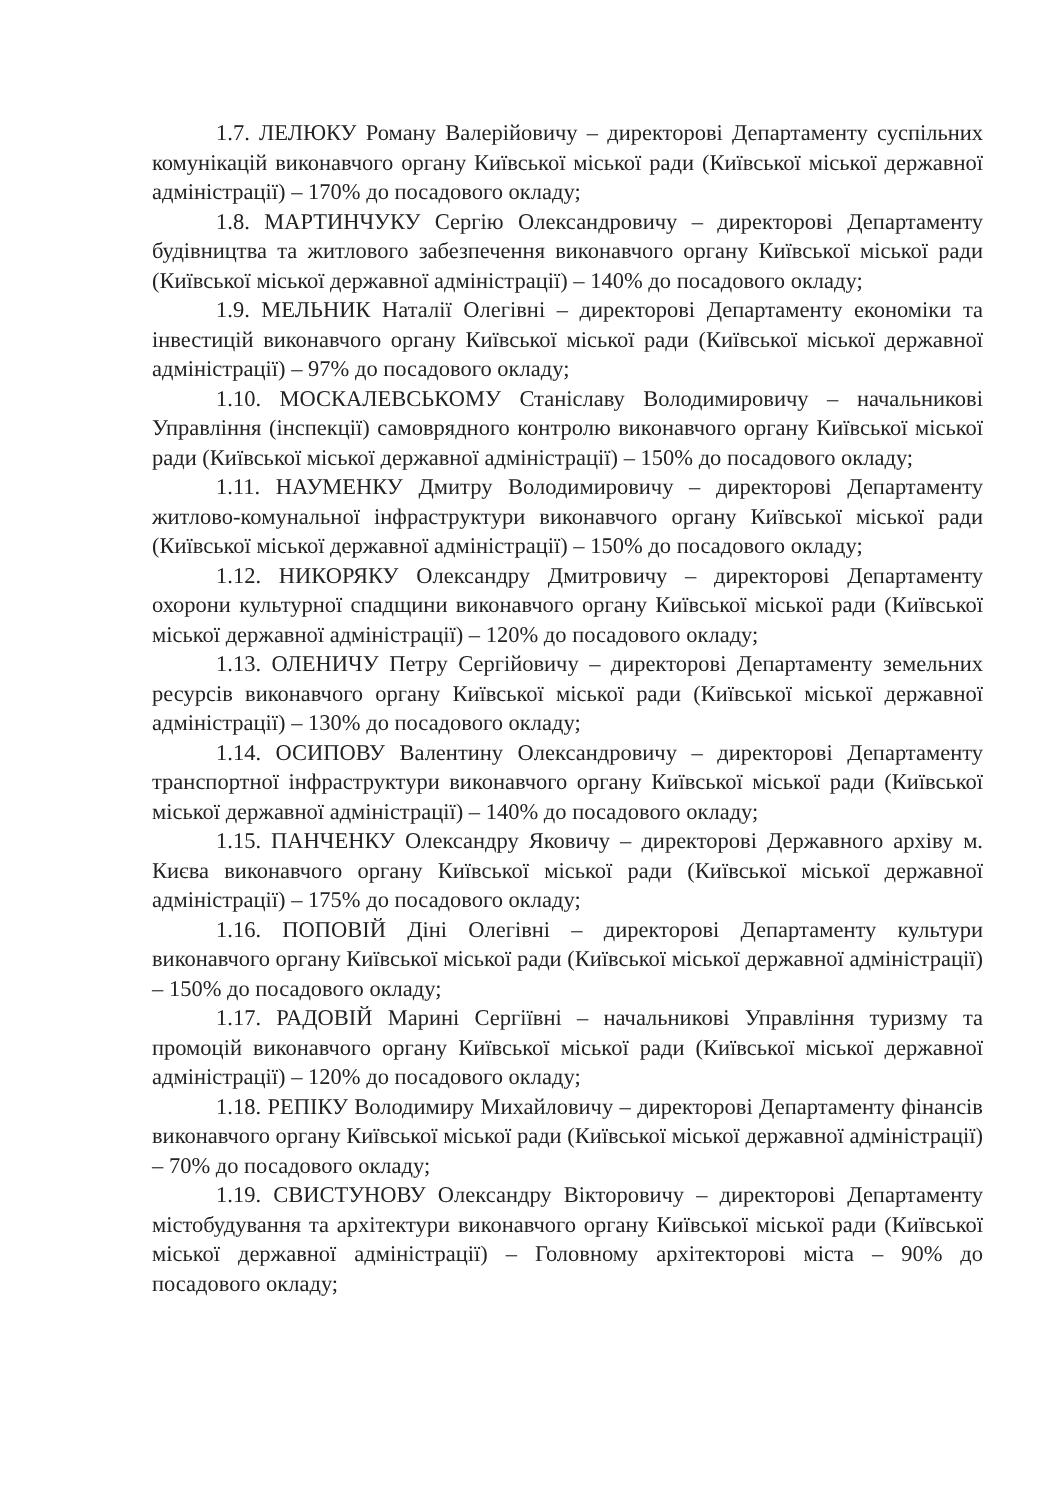1.7. ЛЕЛЮКУ Роману Валерійовичу – директорові Департаменту суспільних комунікацій виконавчого органу Київської міської ради (Київської міської державної адміністрації) – 170% до посадового окладу;
1.8. МАРТИНЧУКУ Сергію Олександровичу – директорові Департаменту будівництва та житлового забезпечення виконавчого органу Київської міської ради (Київської міської державної адміністрації) – 140% до посадового окладу;
1.9. МЕЛЬНИК Наталії Олегівні – директорові Департаменту економіки та інвестицій виконавчого органу Київської міської ради (Київської міської державної адміністрації) – 97% до посадового окладу;
1.10. МОСКАЛЕВСЬКОМУ Станіславу Володимировичу – начальникові Управління (інспекції) самоврядного контролю виконавчого органу Київської міської ради (Київської міської державної адміністрації) – 150% до посадового окладу;
1.11. НАУМЕНКУ Дмитру Володимировичу – директорові Департаменту житлово-комунальної інфраструктури виконавчого органу Київської міської ради (Київської міської державної адміністрації) – 150% до посадового окладу;
1.12. НИКОРЯКУ Олександру Дмитровичу – директорові Департаменту охорони культурної спадщини виконавчого органу Київської міської ради (Київської міської державної адміністрації) – 120% до посадового окладу;
1.13. ОЛЕНИЧУ Петру Сергійовичу – директорові Департаменту земельних ресурсів виконавчого органу Київської міської ради (Київської міської державної адміністрації) – 130% до посадового окладу;
1.14. ОСИПОВУ Валентину Олександровичу – директорові Департаменту транспортної інфраструктури виконавчого органу Київської міської ради (Київської міської державної адміністрації) – 140% до посадового окладу;
1.15. ПАНЧЕНКУ Олександру Яковичу – директорові Державного архіву м. Києва виконавчого органу Київської міської ради (Київської міської державної адміністрації) – 175% до посадового окладу;
1.16. ПОПОВІЙ Діні Олегівні – директорові Департаменту культури виконавчого органу Київської міської ради (Київської міської державної адміністрації) – 150% до посадового окладу;
1.17. РАДОВІЙ Марині Сергіївні – начальникові Управління туризму та промоцій виконавчого органу Київської міської ради (Київської міської державної адміністрації) – 120% до посадового окладу;
1.18. РЕПІКУ Володимиру Михайловичу – директорові Департаменту фінансів виконавчого органу Київської міської ради (Київської міської державної адміністрації) – 70% до посадового окладу;
1.19. СВИСТУНОВУ Олександру Вікторовичу – директорові Департаменту містобудування та архітектури виконавчого органу Київської міської ради (Київської міської державної адміністрації) – Головному архітекторові міста – 90% до посадового окладу;